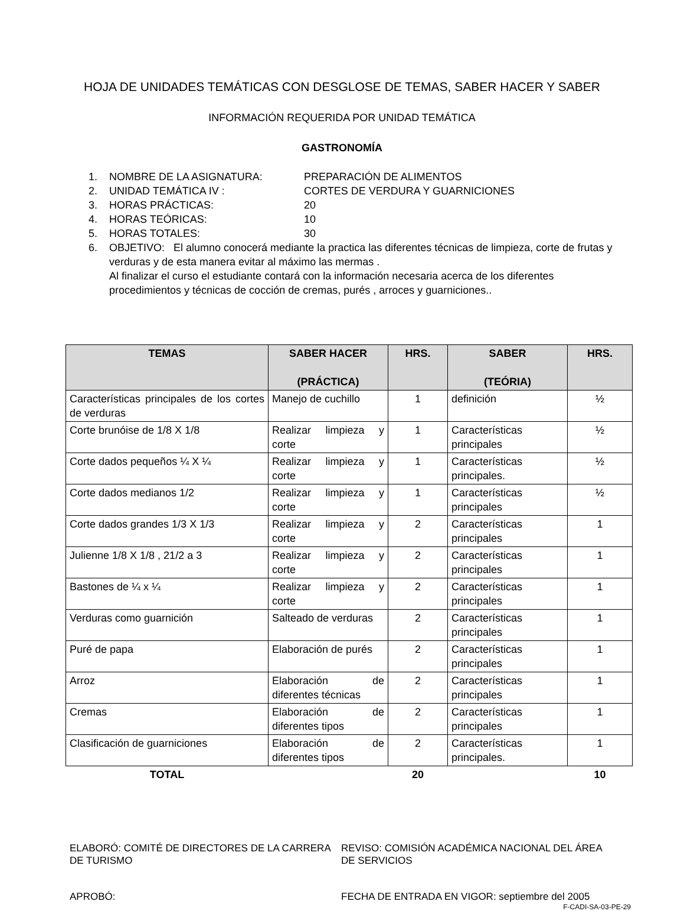HOJA DE UNIDADES TEMÁTICAS CON DESGLOSE DE TEMAS, SABER HACER Y SABER
INFORMACIÓN REQUERIDA POR UNIDAD TEMÁTICA
GASTRONOMÍA
1. NOMBRE DE LA ASIGNATURA: PREPARACIÓN DE ALIMENTOS
2. UNIDAD TEMÁTICA IV : CORTES DE VERDURA Y GUARNICIONES
3. HORAS PRÁCTICAS: 20
4. HORAS TEÓRICAS: 10
5. HORAS TOTALES: 30
6. OBJETIVO: El alumno conocerá mediante la practica las diferentes técnicas de limpieza, corte de frutas y verduras y de esta manera evitar al máximo las mermas .
Al finalizar el curso el estudiante contará con la información necesaria acerca de los diferentes procedimientos y técnicas de cocción de cremas, purés , arroces y guarniciones..
| TEMAS | SABER HACER (PRÁCTICA) | HRS. | SABER (TEÓRIA) | HRS. |
| --- | --- | --- | --- | --- |
| Características principales de los cortes de verduras | Manejo de cuchillo | 1 | definición | ½ |
| Corte brunóise de 1/8 X 1/8 | Realizar limpieza y corte | 1 | Características principales | ½ |
| Corte dados pequeños ¼ X ¼ | Realizar limpieza y corte | 1 | Características principales. | ½ |
| Corte dados medianos 1/2 | Realizar limpieza y corte | 1 | Características principales | ½ |
| Corte dados grandes 1/3 X 1/3 | Realizar limpieza y corte | 2 | Características principales | 1 |
| Julienne 1/8 X 1/8 , 21/2 a 3 | Realizar limpieza y corte | 2 | Características principales | 1 |
| Bastones de ¼ x ¼ | Realizar limpieza y corte | 2 | Características principales | 1 |
| Verduras como guarnición | Salteado de verduras | 2 | Características principales | 1 |
| Puré de papa | Elaboración de purés | 2 | Características principales | 1 |
| Arroz | Elaboración de diferentes técnicas | 2 | Características principales | 1 |
| Cremas | Elaboración de diferentes tipos | 2 | Características principales | 1 |
| Clasificación de guarniciones | Elaboración de diferentes tipos | 2 | Características principales. | 1 |
| TOTAL | | 20 | | 10 |
ELABORÓ: COMITÉ DE DIRECTORES DE LA CARRERA DE TURISMO
REVISO: COMISIÓN ACADÉMICA NACIONAL DEL ÁREA DE SERVICIOS
APROBÓ: FECHA DE ENTRADA EN VIGOR: septiembre del 2005
F-CADI-SA-03-PE-29